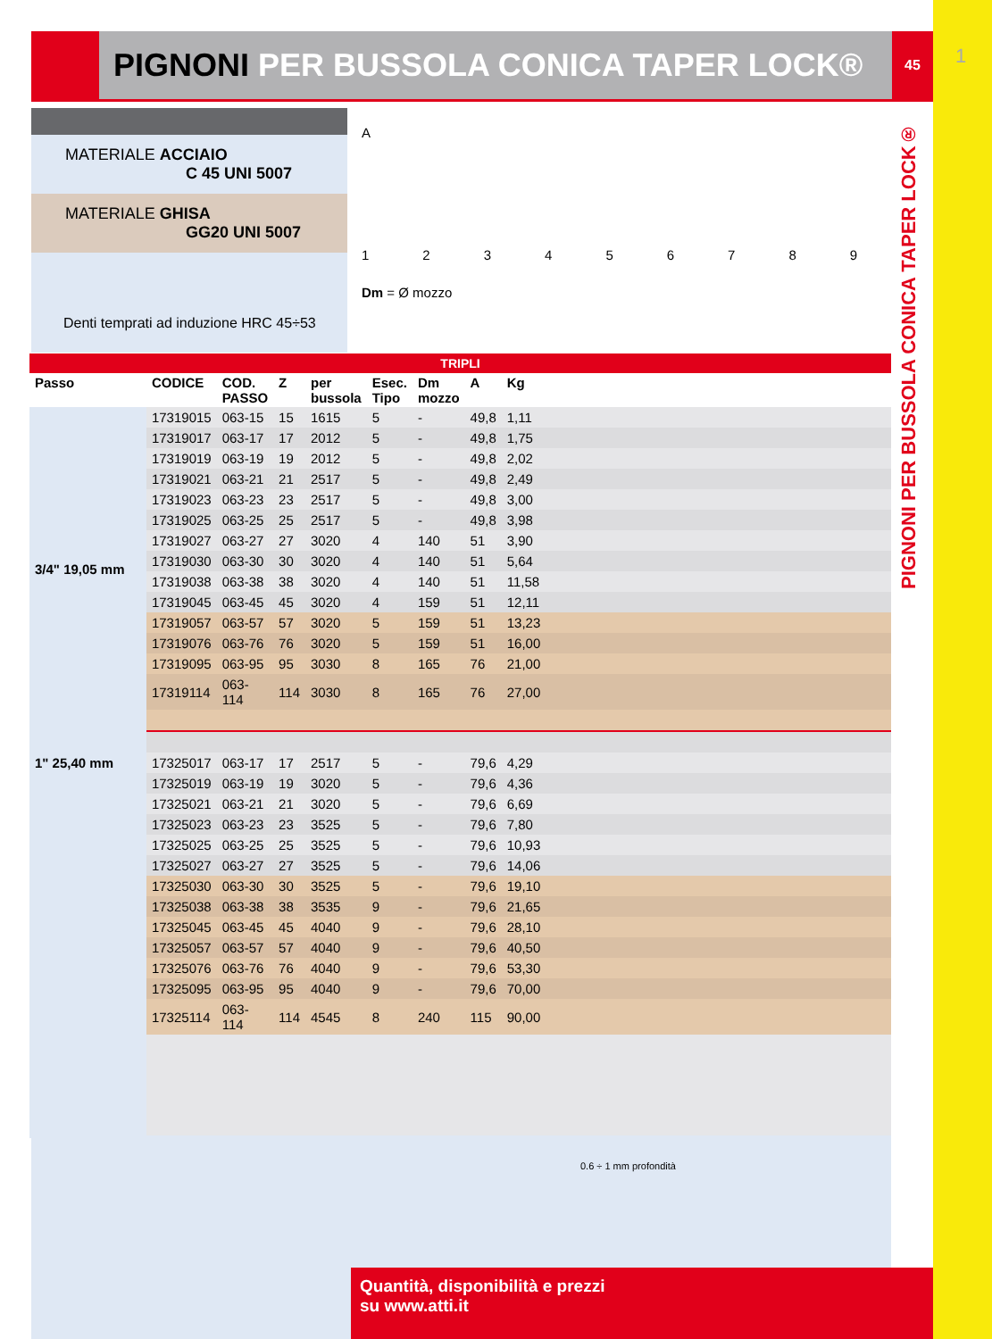1
PIGNONI PER BUSSOLA CONICA TAPER LOCK®
45
PIGNONI PER BUSSOLA CONICA TAPER LOCK®
MATERIALE ACCIAIO
C 45 UNI 5007
MATERIALE GHISA
GG20 UNI 5007
Denti temprati ad induzione HRC 45÷53
A
123456789
Dm = Ø mozzo
TRIPLI
| Passo | CODICE | COD. PASSO | Z | per bussola | Esec. Tipo | Dm mozzo | A | Kg | |
| --- | --- | --- | --- | --- | --- | --- | --- | --- | --- |
| 3/4" 19,05 mm | 17319015 | 063-15 | 15 | 1615 | 5 | - | 49,8 | 1,11 | |
| | 17319017 | 063-17 | 17 | 2012 | 5 | - | 49,8 | 1,75 | |
| | 17319019 | 063-19 | 19 | 2012 | 5 | - | 49,8 | 2,02 | |
| | 17319021 | 063-21 | 21 | 2517 | 5 | - | 49,8 | 2,49 | |
| | 17319023 | 063-23 | 23 | 2517 | 5 | - | 49,8 | 3,00 | |
| | 17319025 | 063-25 | 25 | 2517 | 5 | - | 49,8 | 3,98 | |
| | 17319027 | 063-27 | 27 | 3020 | 4 | 140 | 51 | 3,90 | |
| | 17319030 | 063-30 | 30 | 3020 | 4 | 140 | 51 | 5,64 | |
| | 17319038 | 063-38 | 38 | 3020 | 4 | 140 | 51 | 11,58 | |
| | 17319045 | 063-45 | 45 | 3020 | 4 | 159 | 51 | 12,11 | |
| | 17319057 | 063-57 | 57 | 3020 | 5 | 159 | 51 | 13,23 | |
| | 17319076 | 063-76 | 76 | 3020 | 5 | 159 | 51 | 16,00 | |
| | 17319095 | 063-95 | 95 | 3030 | 8 | 165 | 76 | 21,00 | |
| | 17319114 | 063-114 | 114 | 3030 | 8 | 165 | 76 | 27,00 | |
| 1" 25,40 mm | 17325017 | 063-17 | 17 | 2517 | 5 | - | 79,6 | 4,29 | |
| | 17325019 | 063-19 | 19 | 3020 | 5 | - | 79,6 | 4,36 | |
| | 17325021 | 063-21 | 21 | 3020 | 5 | - | 79,6 | 6,69 | |
| | 17325023 | 063-23 | 23 | 3525 | 5 | - | 79,6 | 7,80 | |
| | 17325025 | 063-25 | 25 | 3525 | 5 | - | 79,6 | 10,93 | |
| | 17325027 | 063-27 | 27 | 3525 | 5 | - | 79,6 | 14,06 | |
| | 17325030 | 063-30 | 30 | 3525 | 5 | - | 79,6 | 19,10 | |
| | 17325038 | 063-38 | 38 | 3535 | 9 | - | 79,6 | 21,65 | |
| | 17325045 | 063-45 | 45 | 4040 | 9 | - | 79,6 | 28,10 | |
| | 17325057 | 063-57 | 57 | 4040 | 9 | - | 79,6 | 40,50 | |
| | 17325076 | 063-76 | 76 | 4040 | 9 | - | 79,6 | 53,30 | |
| | 17325095 | 063-95 | 95 | 4040 | 9 | - | 79,6 | 70,00 | |
| | 17325114 | 063-114 | 114 | 4545 | 8 | 240 | 115 | 90,00 | |
0.6 ÷ 1 mm profondità
Quantità, disponibilità e prezzi
su www.atti.it